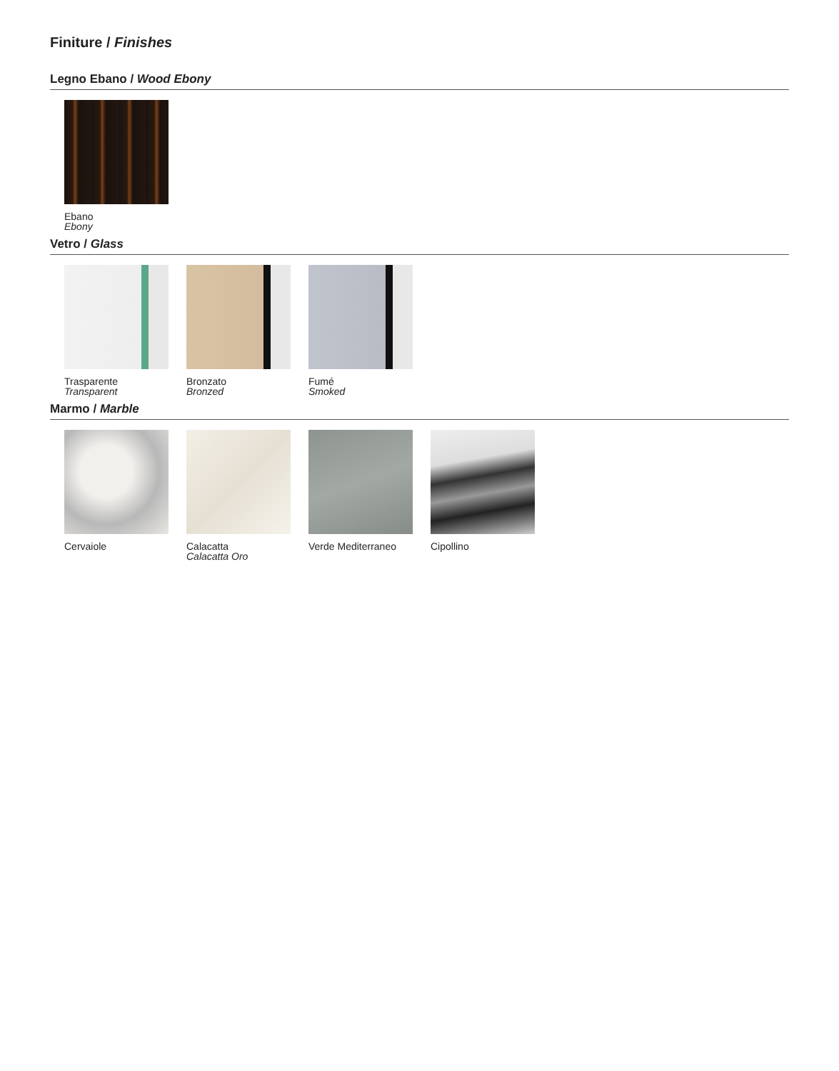Finiture / Finishes
Legno Ebano / Wood Ebony
Ebano
Ebony
Vetro / Glass
Trasparente
Transparent
Bronzato
Bronzed
Fumé
Smoked
Marmo / Marble
Cervaiole Calacatta
Calacatta Oro
Verde Mediterraneo
Cipollino